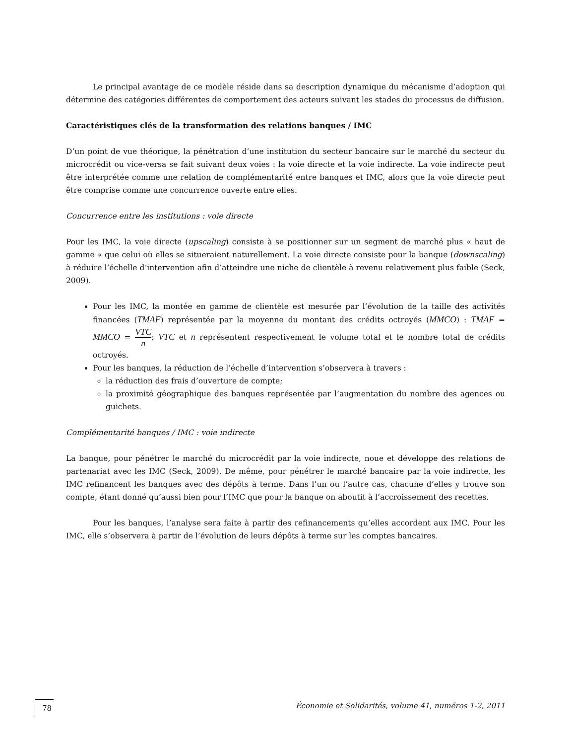Le principal avantage de ce modèle réside dans sa description dynamique du mécanisme d’adoption qui détermine des catégories différentes de comportement des acteurs suivant les stades du processus de diffusion.
Caractéristiques clés de la transformation des relations banques / IMC
D’un point de vue théorique, la pénétration d’une institution du secteur bancaire sur le marché du secteur du microcrédit ou vice-versa se fait suivant deux voies : la voie directe et la voie indirecte. La voie indirecte peut être interprétée comme une relation de complémentarité entre banques et IMC, alors que la voie directe peut être comprise comme une concurrence ouverte entre elles.
Concurrence entre les institutions : voie directe
Pour les IMC, la voie directe (upscaling) consiste à se positionner sur un segment de marché plus « haut de gamme » que celui où elles se situeraient naturellement. La voie directe consiste pour la banque (downscaling) à réduire l’échelle d’intervention afin d’atteindre une niche de clientèle à revenu relativement plus faible (Seck, 2009).
Pour les IMC, la montée en gamme de clientèle est mesurée par l’évolution de la taille des activités financées (TMAF) représentée par la moyenne du montant des crédits octroyés (MMCO) : TMAF = MMCO = VTC n; VTC et n représentent respectivement le volume total et le nombre total de crédits octroyés.
Pour les banques, la réduction de l’échelle d’intervention s’observera à travers :
la réduction des frais d’ouverture de compte;
la proximité géographique des banques représentée par l’augmentation du nombre des agences ou guichets.
Complémentarité banques / IMC : voie indirecte
La banque, pour pénétrer le marché du microcrédit par la voie indirecte, noue et développe des relations de partenariat avec les IMC (Seck, 2009). De même, pour pénétrer le marché bancaire par la voie indirecte, les IMC refinancent les banques avec des dépôts à terme. Dans l’un ou l’autre cas, chacune d’elles y trouve son compte, étant donné qu’aussi bien pour l’IMC que pour la banque on aboutit à l’accroissement des recettes.
Pour les banques, l’analyse sera faite à partir des refinancements qu’elles accordent aux IMC. Pour les IMC, elle s’observera à partir de l’évolution de leurs dépôts à terme sur les comptes bancaires.
78 Économie et Solidarités, volume 41, numéros 1-2, 2011